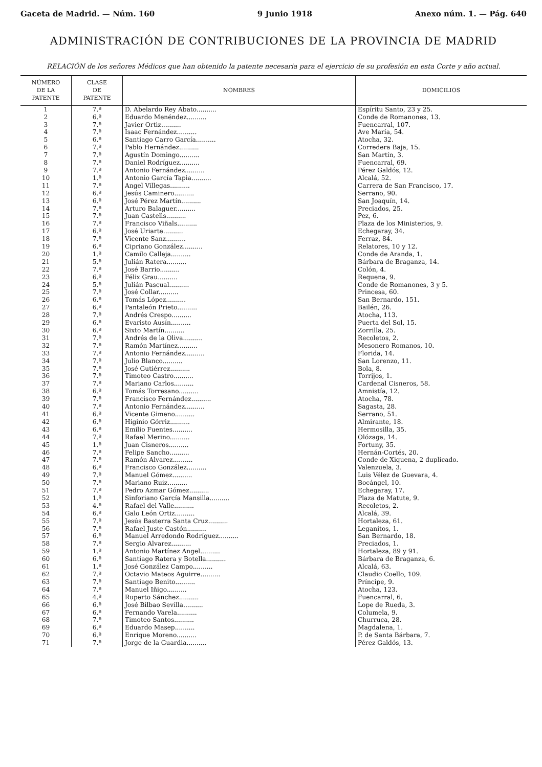Gaceta de Madrid. — Núm. 160 9 Junio 1918 Anexo núm. 1. — Pág. 640
ADMINISTRACIÓN DE CONTRIBUCIONES DE LA PROVINCIA DE MADRID
RELACIÓN de los señores Médicos que han obtenido la patente necesaria para el ejercicio de su profesión en esta Corte y año actual.
| NÚMERO DE LA PATENTE | CLASE DE PATENTE | NOMBRES | DOMICILIOS |
| --- | --- | --- | --- |
| 1 | 7.ª | D. Abelardo Rey Abato.......... | Espíritu Santo, 23 y 25. |
| 2 | 6.ª | Eduardo Menéndez.......... | Conde de Romanones, 13. |
| 3 | 7.ª | Javier Ortiz.......... | Fuencarral, 107. |
| 4 | 7.ª | Isaac Fernández.......... | Ave María, 54. |
| 5 | 6.ª | Santiago Carro García.......... | Atocha, 32. |
| 6 | 7.ª | Pablo Hernández.......... | Corredera Baja, 15. |
| 7 | 7.ª | Agustín Domingo.......... | San Martín, 3. |
| 8 | 7.ª | Daniel Rodríguez.......... | Fuencarral, 69. |
| 9 | 7.ª | Antonio Fernández.......... | Pérez Galdós, 12. |
| 10 | 1.ª | Antonio García Tapia.......... | Alcalá, 52. |
| 11 | 7.ª | Angel Villegas.......... | Carrera de San Francisco, 17. |
| 12 | 6.ª | Jesús Caminero.......... | Serrano, 90. |
| 13 | 6.ª | José Pérez Martín.......... | San Joaquín, 14. |
| 14 | 7.ª | Arturo Balaguer.......... | Preciados, 25. |
| 15 | 7.ª | Juan Castells.......... | Pez, 6. |
| 16 | 7.ª | Francisco Viñals.......... | Plaza de los Ministerios, 9. |
| 17 | 6.ª | José Uriarte.......... | Echegaray, 34. |
| 18 | 7.ª | Vicente Sanz.......... | Ferraz, 84. |
| 19 | 6.ª | Cipriano González.......... | Relatores, 10 y 12. |
| 20 | 1.ª | Camilo Calleja.......... | Conde de Aranda, 1. |
| 21 | 5.ª | Julián Ratera.......... | Bárbara de Braganza, 14. |
| 22 | 7.ª | José Barrio.......... | Colón, 4. |
| 23 | 6.ª | Félix Grau.......... | Requena, 9. |
| 24 | 5.ª | Julián Pascual.......... | Conde de Romanones, 3 y 5. |
| 25 | 7.ª | José Collar.......... | Princesa, 60. |
| 26 | 6.ª | Tomás López.......... | San Bernardo, 151. |
| 27 | 6.ª | Pantaleón Prieto.......... | Bailén, 26. |
| 28 | 7.ª | Andrés Crespo.......... | Atocha, 113. |
| 29 | 6.ª | Evaristo Ausín.......... | Puerta del Sol, 15. |
| 30 | 6.ª | Sixto Martín.......... | Zorrilla, 25. |
| 31 | 7.ª | Andrés de la Oliva.......... | Recoletos, 2. |
| 32 | 7.ª | Ramón Martínez.......... | Mesonero Romanos, 10. |
| 33 | 7.ª | Antonio Fernández.......... | Florida, 14. |
| 34 | 7.ª | Julio Blanco.......... | San Lorenzo, 11. |
| 35 | 7.ª | José Gutiérrez.......... | Bola, 8. |
| 36 | 7.ª | Timoteo Castro.......... | Torrijos, 1. |
| 37 | 7.ª | Mariano Carlos.......... | Cardenal Cisneros, 58. |
| 38 | 6.ª | Tomás Torresano.......... | Amnistía, 12. |
| 39 | 7.ª | Francisco Fernández.......... | Atocha, 78. |
| 40 | 7.ª | Antonio Fernández.......... | Sagasta, 28. |
| 41 | 6.ª | Vicente Gimeno.......... | Serrano, 51. |
| 42 | 6.ª | Higinio Górriz.......... | Almirante, 18. |
| 43 | 6.ª | Emilio Fuentes.......... | Hermosilla, 35. |
| 44 | 7.ª | Rafael Merino.......... | Olózaga, 14. |
| 45 | 1.ª | Juan Cisneros.......... | Fortuny, 35. |
| 46 | 7.ª | Felipe Sancho.......... | Hernán-Cortés, 20. |
| 47 | 7.ª | Ramón Alvarez.......... | Conde de Xiquena, 2 duplicado. |
| 48 | 6.ª | Francisco González.......... | Valenzuela, 3. |
| 49 | 7.ª | Manuel Gómez.......... | Luis Vélez de Guevara, 4. |
| 50 | 7.ª | Mariano Ruiz.......... | Bocángel, 10. |
| 51 | 7.ª | Pedro Azmar Gómez.......... | Echegaray, 17. |
| 52 | 1.ª | Sinforiano García Mansilla.......... | Plaza de Matute, 9. |
| 53 | 4.ª | Rafael del Valle.......... | Recoletos, 2. |
| 54 | 6.ª | Galo León Ortiz.......... | Alcalá, 39. |
| 55 | 7.ª | Jesús Basterra Santa Cruz.......... | Hortaleza, 61. |
| 56 | 7.ª | Rafael Juste Castón.......... | Leganitos, 1. |
| 57 | 6.ª | Manuel Arredondo Rodríguez.......... | San Bernardo, 18. |
| 58 | 7.ª | Sergio Alvarez.......... | Preciados, 1. |
| 59 | 1.ª | Antonio Martínez Angel.......... | Hortaleza, 89 y 91. |
| 60 | 6.ª | Santiago Ratera y Botella.......... | Bárbara de Braganza, 6. |
| 61 | 1.ª | José González Campo.......... | Alcalá, 63. |
| 62 | 7.ª | Octavio Mateos Aguirre.......... | Claudio Coello, 109. |
| 63 | 7.ª | Santiago Benito.......... | Príncipe, 9. |
| 64 | 7.ª | Manuel Iñigo.......... | Atocha, 123. |
| 65 | 4.ª | Ruperto Sánchez.......... | Fuencarral, 6. |
| 66 | 6.ª | José Bilbao Sevilla.......... | Lope de Rueda, 3. |
| 67 | 6.ª | Fernando Varela.......... | Columela, 9. |
| 68 | 7.ª | Timoteo Santos.......... | Churruca, 28. |
| 69 | 6.ª | Eduardo Masep.......... | Magdalena, 1. |
| 70 | 6.ª | Enrique Moreno.......... | P. de Santa Bárbara, 7. |
| 71 | 7.ª | Jorge de la Guardia.......... | Pérez Galdós, 13. |